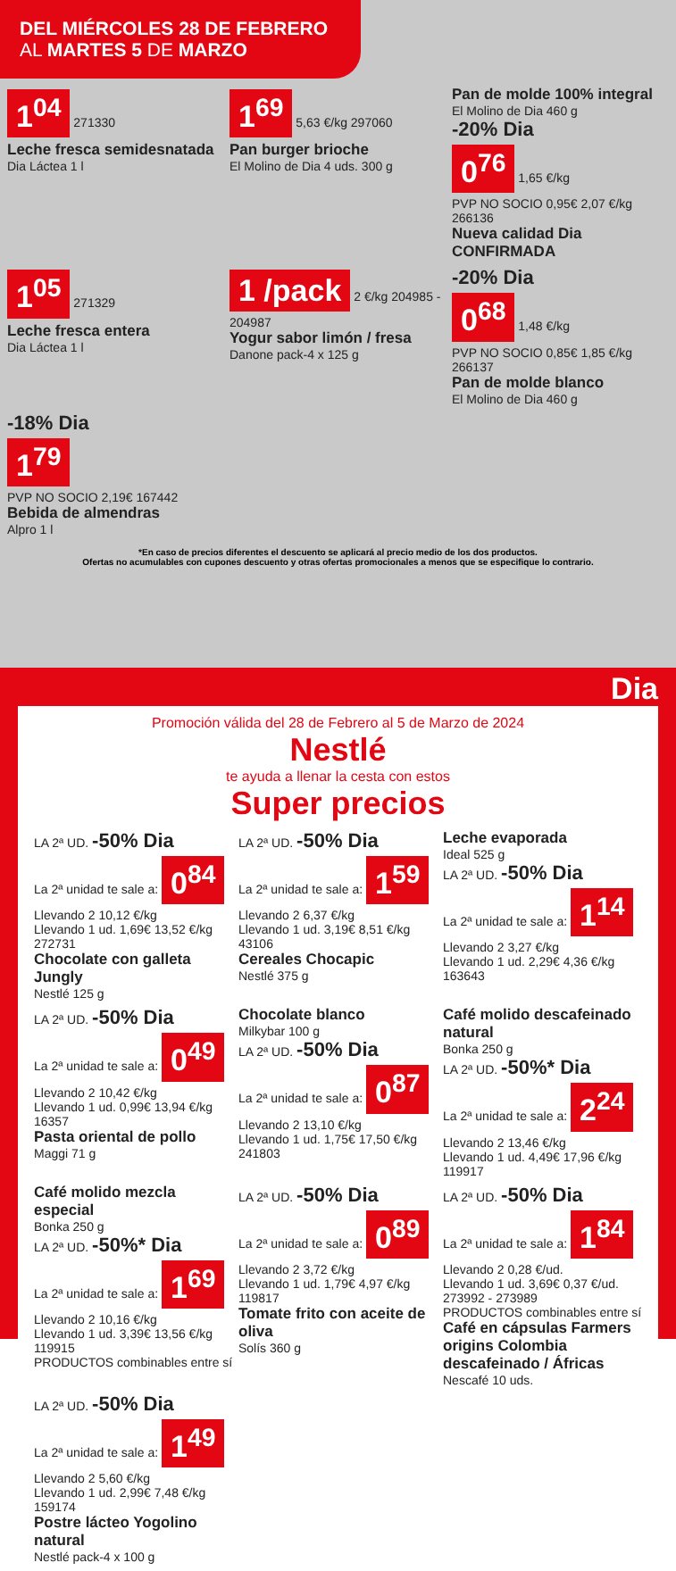DEL MIÉRCOLES 28 DE FEBRERO
AL MARTES 5 DE MARZO
1<sup>04</sup> 271330
Leche fresca semidesnatada
Dia Láctea 1 l
1<sup>69</sup> 5,63 €/kg 297060
Pan burger brioche
El Molino de Dia 4 uds. 300 g
Pan de molde 100% integral
El Molino de Dia 460 g
-20% Dia
0<sup>76</sup> 1,65 €/kg
PVP NO SOCIO 0,95€ 2,07 €/kg 266136
Nueva calidad Dia CONFIRMADA
1<sup>05</sup> 271329
Leche fresca entera
Dia Láctea 1 l
1 /pack 2 €/kg 204985 - 204987
Yogur sabor limón / fresa
Danone pack-4 x 125 g
-20% Dia
0<sup>68</sup> 1,48 €/kg
PVP NO SOCIO 0,85€ 1,85 €/kg 266137
Pan de molde blanco
El Molino de Dia 460 g
-18% Dia
1<sup>79</sup>
PVP NO SOCIO 2,19€ 167442
Bebida de almendras
Alpro 1 l
*En caso de precios diferentes el descuento se aplicará al precio medio de los dos productos.
Ofertas no acumulables con cupones descuento y otras ofertas promocionales a menos que se especifique lo contrario.
Dia
Promoción válida del 28 de Febrero al 5 de Marzo de 2024
Nestlé
te ayuda a llenar la cesta con estos
Super precios
LA 2ª UD. -50% Dia
La 2ª unidad te sale a: 0<sup>84</sup> Llevando 2 10,12 €/kg
Llevando 1 ud. 1,69€ 13,52 €/kg 272731
Chocolate con galleta Jungly
Nestlé 125 g
LA 2ª UD. -50% Dia
La 2ª unidad te sale a: 1<sup>59</sup> Llevando 2 6,37 €/kg
Llevando 1 ud. 3,19€ 8,51 €/kg 43106
Cereales Chocapic
Nestlé 375 g
Leche evaporada
Ideal 525 g
LA 2ª UD. -50% Dia
La 2ª unidad te sale a: 1<sup>14</sup> Llevando 2 3,27 €/kg
Llevando 1 ud. 2,29€ 4,36 €/kg 163643
LA 2ª UD. -50% Dia
La 2ª unidad te sale a: 0<sup>49</sup> Llevando 2 10,42 €/kg
Llevando 1 ud. 0,99€ 13,94 €/kg 16357
Pasta oriental de pollo
Maggi 71 g
Chocolate blanco
Milkybar 100 g
LA 2ª UD. -50% Dia
La 2ª unidad te sale a: 0<sup>87</sup> Llevando 2 13,10 €/kg
Llevando 1 ud. 1,75€ 17,50 €/kg 241803
Café molido descafeinado natural
Bonka 250 g
LA 2ª UD. -50%* Dia
La 2ª unidad te sale a: 2<sup>24</sup> Llevando 2 13,46 €/kg
Llevando 1 ud. 4,49€ 17,96 €/kg 119917
Café molido mezcla especial
Bonka 250 g
LA 2ª UD. -50%* Dia
La 2ª unidad te sale a: 1<sup>69</sup> Llevando 2 10,16 €/kg
Llevando 1 ud. 3,39€ 13,56 €/kg 119915
PRODUCTOS combinables entre sí
LA 2ª UD. -50% Dia
La 2ª unidad te sale a: 0<sup>89</sup> Llevando 2 3,72 €/kg
Llevando 1 ud. 1,79€ 4,97 €/kg 119817
Tomate frito con aceite de oliva
Solís 360 g
LA 2ª UD. -50% Dia
La 2ª unidad te sale a: 1<sup>84</sup> Llevando 2 0,28 €/ud.
Llevando 1 ud. 3,69€ 0,37 €/ud. 273992 - 273989
PRODUCTOS combinables entre sí
Café en cápsulas Farmers origins Colombia descafeinado / Áfricas
Nescafé 10 uds.
LA 2ª UD. -50% Dia
La 2ª unidad te sale a: 1<sup>49</sup> Llevando 2 5,60 €/kg
Llevando 1 ud. 2,99€ 7,48 €/kg 159174
Postre lácteo Yogolino natural
Nestlé pack-4 x 100 g